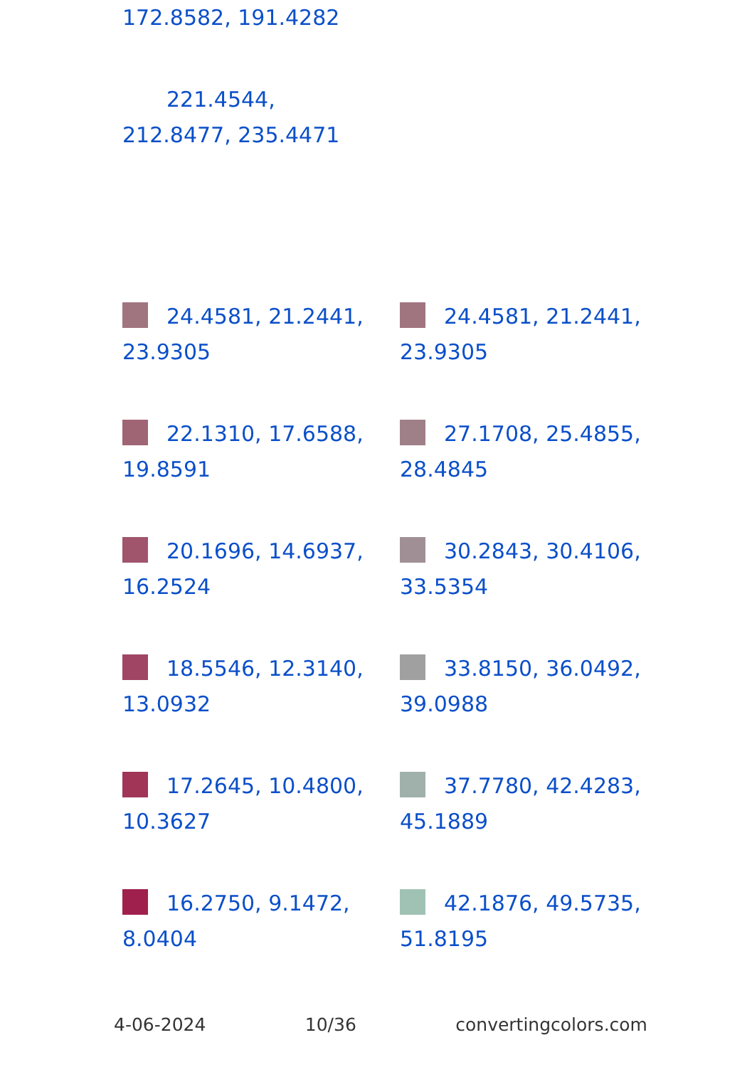172.8582, 191.4282
221.4544,
212.8477, 235.4471
24.4581, 21.2441,
23.9305
24.4581, 21.2441,
23.9305
22.1310, 17.6588,
19.8591
27.1708, 25.4855,
28.4845
20.1696, 14.6937,
16.2524
30.2843, 30.4106,
33.5354
18.5546, 12.3140,
13.0932
33.8150, 36.0492,
39.0988
17.2645, 10.4800,
10.3627
37.7780, 42.4283,
45.1889
16.2750, 9.1472,
8.0404
42.1876, 49.5735,
51.8195
4-06-2024 10/36 convertingcolors.com